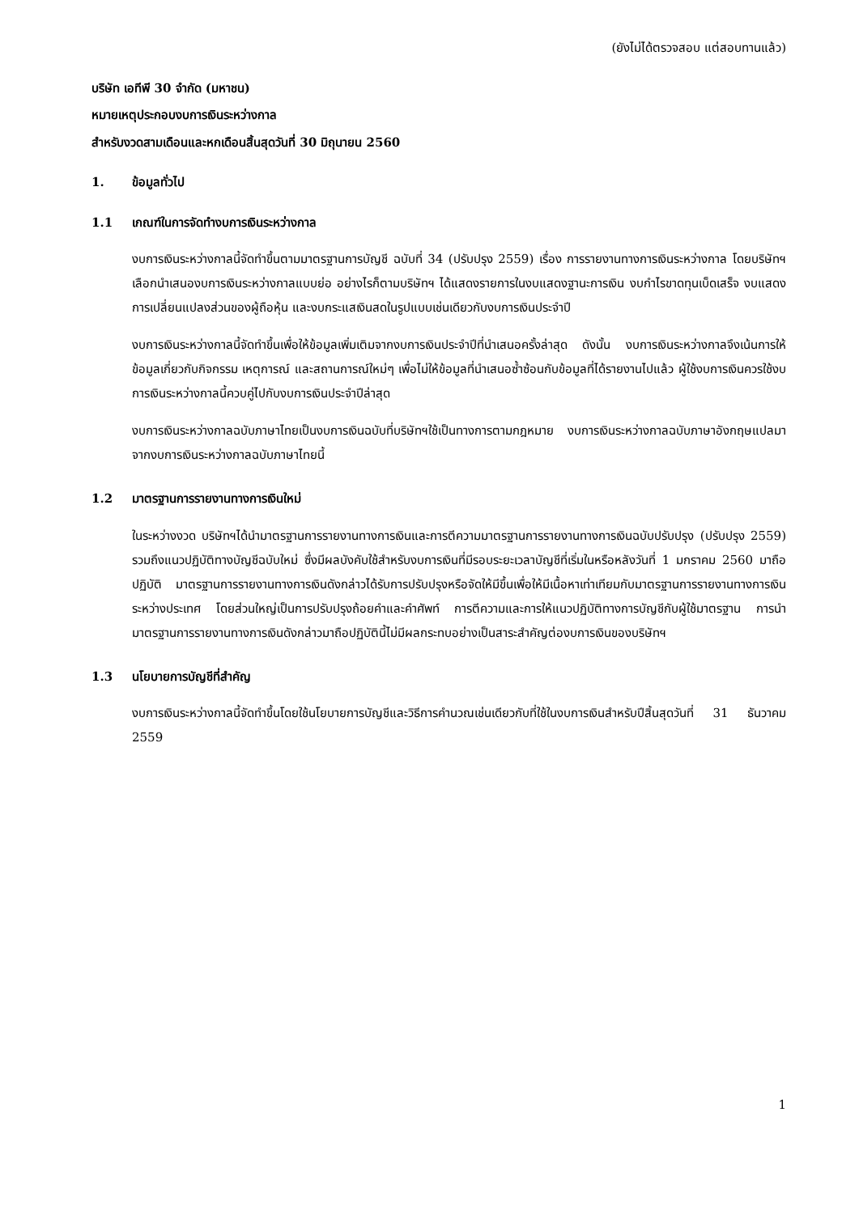(ยังไม่ได้ตรวจสอบ แต่สอบทานแล้ว)
บริษัท เอทีพี 30 จำกัด (มหาชน)
หมายเหตุประกอบงบการเงินระหว่างกาล
สำหรับงวดสามเดือนและหกเดือนสิ้นสุดวันที่ 30 มิถุนายน 2560
1. ข้อมูลทั่วไป
1.1 เกณฑ์ในการจัดทำงบการเงินระหว่างกาล
งบการเงินระหว่างกาลนี้จัดทำขึ้นตามมาตรฐานการบัญชี ฉบับที่ 34 (ปรับปรุง 2559) เรื่อง การรายงานทางการเงินระหว่างกาล โดยบริษัทฯเลือกนำเสนองบการเงินระหว่างกาลแบบย่อ อย่างไรก็ตามบริษัทฯ ได้แสดงรายการในงบแสดงฐานะการเงิน งบกำไรขาดทุนเบ็ดเสร็จ งบแสดงการเปลี่ยนแปลงส่วนของผู้ถือหุ้น และงบกระแสเงินสดในรูปแบบเช่นเดียวกับงบการเงินประจำปี
งบการเงินระหว่างกาลนี้จัดทำขึ้นเพื่อให้ข้อมูลเพิ่มเติมจากงบการเงินประจำปีที่นำเสนอครั้งล่าสุด ดังนั้น งบการเงินระหว่างกาลจึงเน้นการให้ข้อมูลเกี่ยวกับกิจกรรม เหตุการณ์ และสถานการณ์ใหม่ๆ เพื่อไม่ให้ข้อมูลที่นำเสนอซ้ำซ้อนกับข้อมูลที่ได้รายงานไปแล้ว ผู้ใช้งบการเงินควรใช้งบการเงินระหว่างกาลนี้ควบคู่ไปกับงบการเงินประจำปีล่าสุด
งบการเงินระหว่างกาลฉบับภาษาไทยเป็นงบการเงินฉบับที่บริษัทฯใช้เป็นทางการตามกฎหมาย งบการเงินระหว่างกาลฉบับภาษาอังกฤษแปลมาจากงบการเงินระหว่างกาลฉบับภาษาไทยนี้
1.2 มาตรฐานการรายงานทางการเงินใหม่
ในระหว่างงวด บริษัทฯได้นำมาตรฐานการรายงานทางการเงินและการตีความมาตรฐานการรายงานทางการเงินฉบับปรับปรุง (ปรับปรุง 2559) รวมถึงแนวปฏิบัติทางบัญชีฉบับใหม่ ซึ่งมีผลบังคับใช้สำหรับงบการเงินที่มีรอบระยะเวลาบัญชีที่เริ่มในหรือหลังวันที่ 1 มกราคม 2560 มาถือปฏิบัติ มาตรฐานการรายงานทางการเงินดังกล่าวได้รับการปรับปรุงหรือจัดให้มีขึ้นเพื่อให้มีเนื้อหาเท่าเทียมกับมาตรฐานการรายงานทางการเงินระหว่างประเทศ โดยส่วนใหญ่เป็นการปรับปรุงถ้อยคำและคำศัพท์ การตีความและการให้แนวปฏิบัติทางการบัญชีกับผู้ใช้มาตรฐาน การนำมาตรฐานการรายงานทางการเงินดังกล่าวมาถือปฏิบัตินี้ไม่มีผลกระทบอย่างเป็นสาระสำคัญต่องบการเงินของบริษัทฯ
1.3 นโยบายการบัญชีที่สำคัญ
งบการเงินระหว่างกาลนี้จัดทำขึ้นโดยใช้นโยบายการบัญชีและวิธีการคำนวณเช่นเดียวกับที่ใช้ในงบการเงินสำหรับปีสิ้นสุดวันที่ 31 ธันวาคม 2559
1